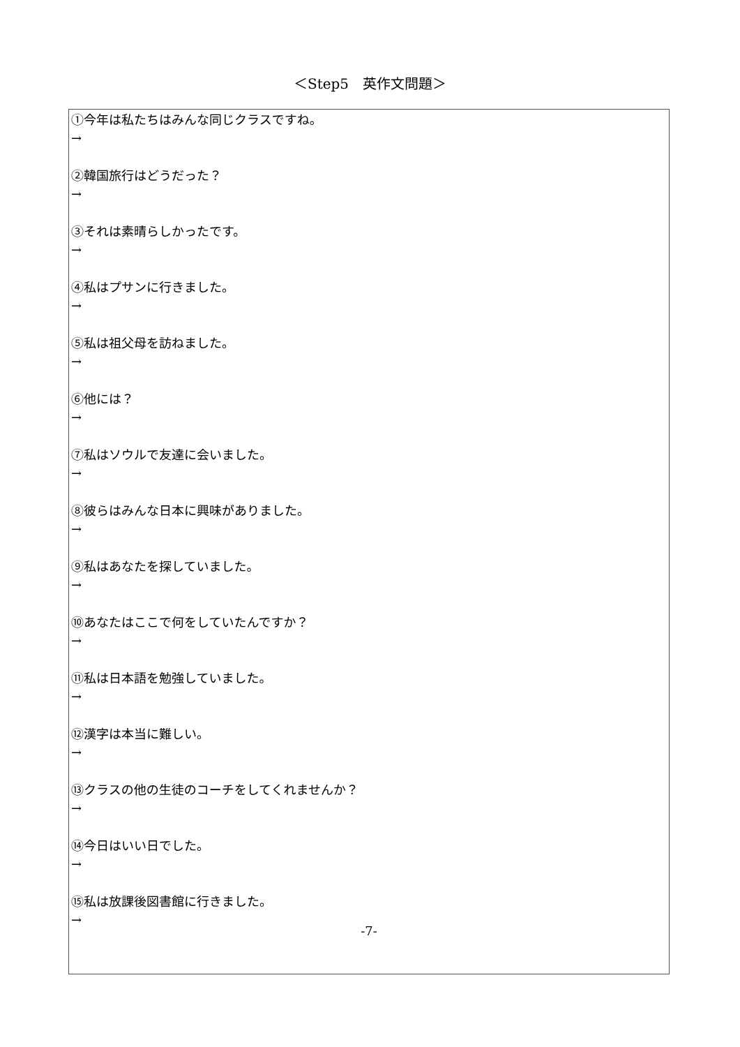＜Step5　英作文問題＞
①今年は私たちはみんな同じクラスですね。
→
②韓国旅行はどうだった？
→
③それは素晴らしかったです。
→
④私はプサンに行きました。
→
⑤私は祖父母を訪ねました。
→
⑥他には？
→
⑦私はソウルで友達に会いました。
→
⑧彼らはみんな日本に興味がありました。
→
⑨私はあなたを探していました。
→
⑩あなたはここで何をしていたんですか？
→
⑪私は日本語を勉強していました。
→
⑫漢字は本当に難しい。
→
⑬クラスの他の生徒のコーチをしてくれませんか？
→
⑭今日はいい日でした。
→
⑮私は放課後図書館に行きました。
→
-7-